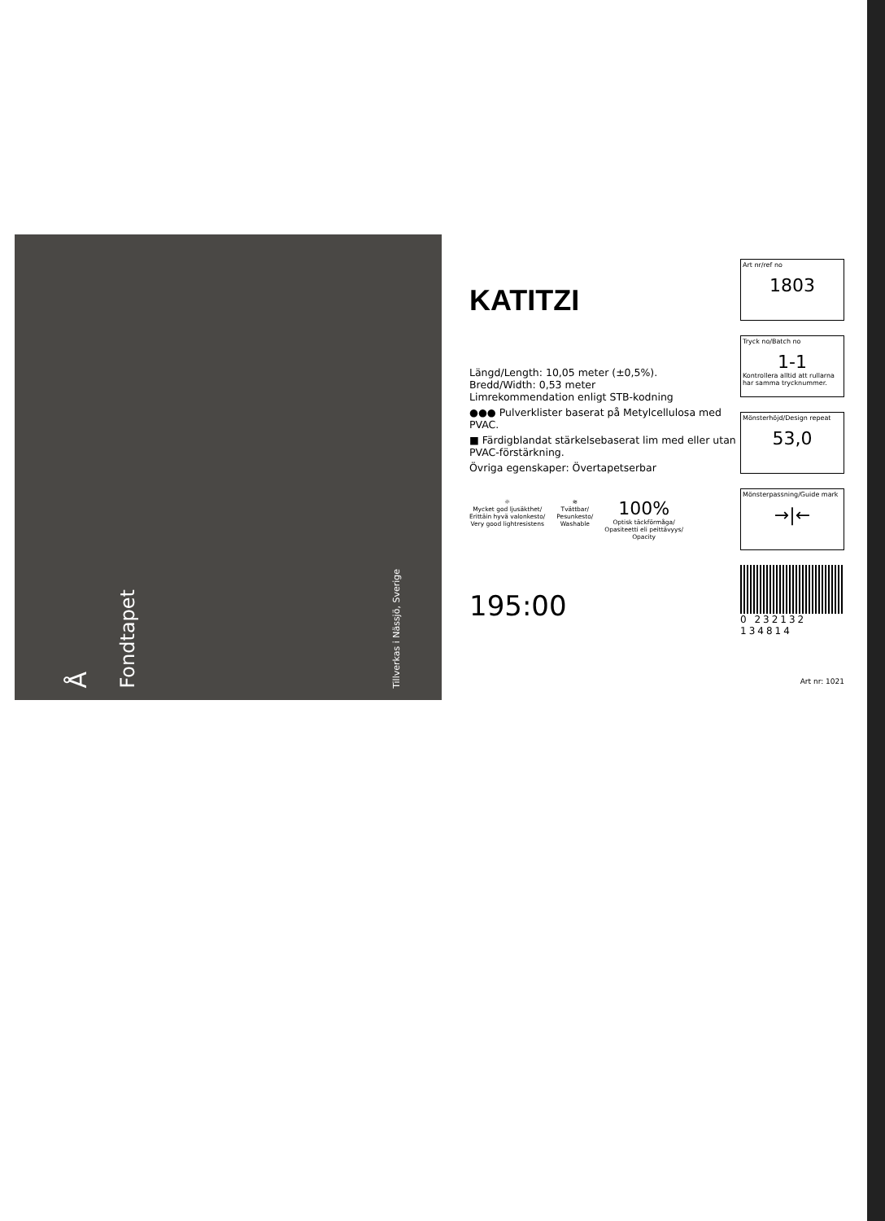Å
Fondtapet
Tillverkas i Nässjö, Sverige
KATITZI
Längd/Length: 10,05 meter (±0,5%).
Bredd/Width: 0,53 meter
Limrekommendation enligt STB-kodning
●●● Pulverklister baserat på Metylcellulosa med PVAC.
■ Färdigblandat stärkelsebaserat lim med eller utan PVAC-förstärkning.
Övriga egenskaper: Övertapetserbar
☼
Mycket god ljusäkthet/
Erittäin hyvä valonkesto/
Very good lightresistens
≋
Tvättbar/
Pesunkesto/
Washable
100%
Optisk täckförmåga/
Opasiteetti eli peittävyys/
Opacity
195:00
Art nr/ref no
1803
Tryck no/Batch no
1-1
Kontrollera alltid att rullarna har samma trycknummer.
Mönsterhöjd/Design repeat
53,0
Mönsterpassning/Guide mark
→|←
0 232132 134814
Art nr: 1021